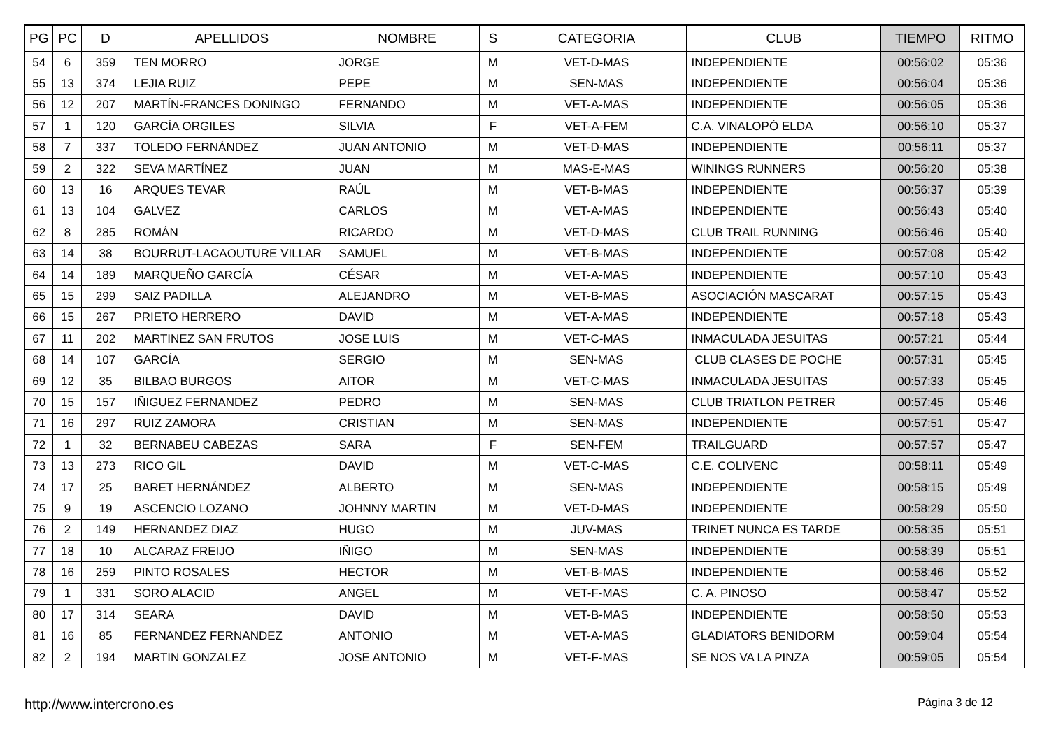| PG | PC | D | APELLIDOS | NOMBRE | S | CATEGORIA | CLUB | TIEMPO | RITMO |
| --- | --- | --- | --- | --- | --- | --- | --- | --- | --- |
| 54 | 6 | 359 | TEN MORRO | JORGE | M | VET-D-MAS | INDEPENDIENTE | 00:56:02 | 05:36 |
| 55 | 13 | 374 | LEJIA RUIZ | PEPE | M | SEN-MAS | INDEPENDIENTE | 00:56:04 | 05:36 |
| 56 | 12 | 207 | MARTÍN-FRANCES DONINGO | FERNANDO | M | VET-A-MAS | INDEPENDIENTE | 00:56:05 | 05:36 |
| 57 | 1 | 120 | GARCÍA ORGILES | SILVIA | F | VET-A-FEM | C.A. VINALOPÓ ELDA | 00:56:10 | 05:37 |
| 58 | 7 | 337 | TOLEDO FERNÁNDEZ | JUAN ANTONIO | M | VET-D-MAS | INDEPENDIENTE | 00:56:11 | 05:37 |
| 59 | 2 | 322 | SEVA MARTÍNEZ | JUAN | M | MAS-E-MAS | WININGS RUNNERS | 00:56:20 | 05:38 |
| 60 | 13 | 16 | ARQUES TEVAR | RAÚL | M | VET-B-MAS | INDEPENDIENTE | 00:56:37 | 05:39 |
| 61 | 13 | 104 | GALVEZ | CARLOS | M | VET-A-MAS | INDEPENDIENTE | 00:56:43 | 05:40 |
| 62 | 8 | 285 | ROMÁN | RICARDO | M | VET-D-MAS | CLUB TRAIL RUNNING | 00:56:46 | 05:40 |
| 63 | 14 | 38 | BOURRUT-LACAOUTURE VILLAR | SAMUEL | M | VET-B-MAS | INDEPENDIENTE | 00:57:08 | 05:42 |
| 64 | 14 | 189 | MARQUEÑO GARCÍA | CÉSAR | M | VET-A-MAS | INDEPENDIENTE | 00:57:10 | 05:43 |
| 65 | 15 | 299 | SAIZ PADILLA | ALEJANDRO | M | VET-B-MAS | ASOCIACIÓN MASCARAT | 00:57:15 | 05:43 |
| 66 | 15 | 267 | PRIETO HERRERO | DAVID | M | VET-A-MAS | INDEPENDIENTE | 00:57:18 | 05:43 |
| 67 | 11 | 202 | MARTINEZ SAN FRUTOS | JOSE LUIS | M | VET-C-MAS | INMACULADA JESUITAS | 00:57:21 | 05:44 |
| 68 | 14 | 107 | GARCÍA | SERGIO | M | SEN-MAS | CLUB CLASES DE POCHE | 00:57:31 | 05:45 |
| 69 | 12 | 35 | BILBAO BURGOS | AITOR | M | VET-C-MAS | INMACULADA JESUITAS | 00:57:33 | 05:45 |
| 70 | 15 | 157 | IÑIGUEZ FERNANDEZ | PEDRO | M | SEN-MAS | CLUB TRIATLON PETRER | 00:57:45 | 05:46 |
| 71 | 16 | 297 | RUIZ ZAMORA | CRISTIAN | M | SEN-MAS | INDEPENDIENTE | 00:57:51 | 05:47 |
| 72 | 1 | 32 | BERNABEU CABEZAS | SARA | F | SEN-FEM | TRAILGUARD | 00:57:57 | 05:47 |
| 73 | 13 | 273 | RICO GIL | DAVID | M | VET-C-MAS | C.E. COLIVENC | 00:58:11 | 05:49 |
| 74 | 17 | 25 | BARET HERNÁNDEZ | ALBERTO | M | SEN-MAS | INDEPENDIENTE | 00:58:15 | 05:49 |
| 75 | 9 | 19 | ASCENCIO LOZANO | JOHNNY MARTIN | M | VET-D-MAS | INDEPENDIENTE | 00:58:29 | 05:50 |
| 76 | 2 | 149 | HERNANDEZ DIAZ | HUGO | M | JUV-MAS | TRINET NUNCA ES TARDE | 00:58:35 | 05:51 |
| 77 | 18 | 10 | ALCARAZ FREIJO | IÑIGO | M | SEN-MAS | INDEPENDIENTE | 00:58:39 | 05:51 |
| 78 | 16 | 259 | PINTO ROSALES | HECTOR | M | VET-B-MAS | INDEPENDIENTE | 00:58:46 | 05:52 |
| 79 | 1 | 331 | SORO ALACID | ANGEL | M | VET-F-MAS | C. A. PINOSO | 00:58:47 | 05:52 |
| 80 | 17 | 314 | SEARA | DAVID | M | VET-B-MAS | INDEPENDIENTE | 00:58:50 | 05:53 |
| 81 | 16 | 85 | FERNANDEZ FERNANDEZ | ANTONIO | M | VET-A-MAS | GLADIATORS BENIDORM | 00:59:04 | 05:54 |
| 82 | 2 | 194 | MARTIN GONZALEZ | JOSE ANTONIO | M | VET-F-MAS | SE NOS VA LA PINZA | 00:59:05 | 05:54 |
http://www.intercrono.es Página 3 de 12